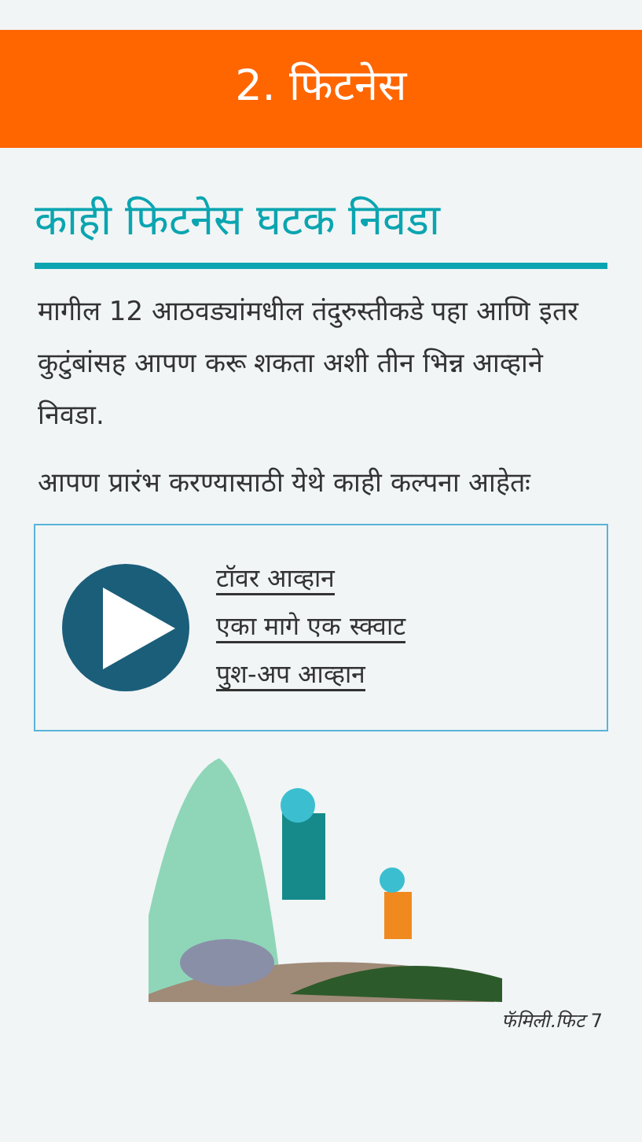2. फिटनेस
काही फिटनेस घटक निवडा
मागील 12 आठवड्यांमधील तंदुरुस्तीकडे पहा आणि इतर कुटुंबांसह आपण करू शकता अशी तीन भिन्न आव्हाने निवडा.
आपण प्रारंभ करण्यासाठी येथे काही कल्पना आहेतः
टॉवर आव्हान
एका मागे एक स्क्वाट
पुश-अप आव्हान
फॅमिली.फिट 7